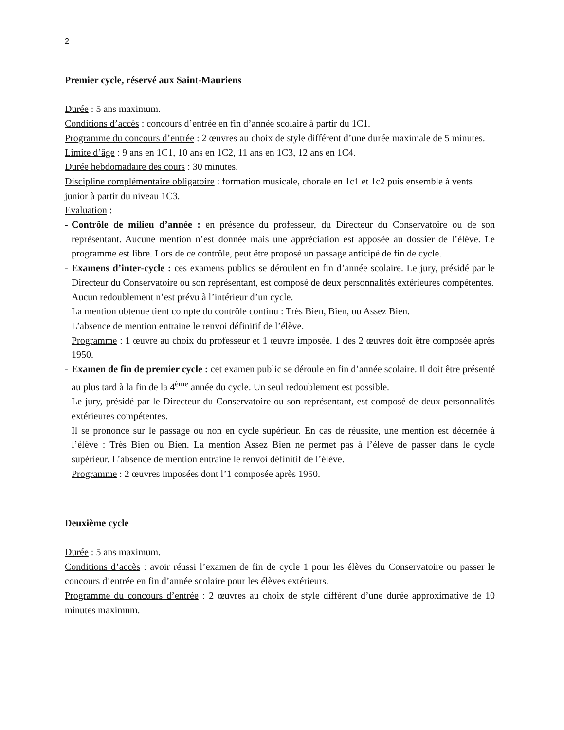2
Premier cycle, réservé aux Saint-Mauriens
Durée : 5 ans maximum.
Conditions d’accès : concours d’entrée en fin d’année scolaire à partir du 1C1.
Programme du concours d’entrée : 2 œuvres au choix de style différent d’une durée maximale de 5 minutes.
Limite d’âge : 9 ans en 1C1, 10 ans en 1C2, 11 ans en 1C3, 12 ans en 1C4.
Durée hebdomadaire des cours : 30 minutes.
Discipline complémentaire obligatoire : formation musicale, chorale en 1c1 et 1c2 puis ensemble à vents junior à partir du niveau 1C3.
Evaluation :
- Contrôle de milieu d’année : en présence du professeur, du Directeur du Conservatoire ou de son représentant. Aucune mention n’est donnée mais une appréciation est apposée au dossier de l’élève. Le programme est libre. Lors de ce contrôle, peut être proposé un passage anticipé de fin de cycle.
- Examens d’inter-cycle : ces examens publics se déroulent en fin d’année scolaire. Le jury, présidé par le Directeur du Conservatoire ou son représentant, est composé de deux personnalités extérieures compétentes.
Aucun redoublement n’est prévu à l’intérieur d’un cycle.
La mention obtenue tient compte du contrôle continu : Très Bien, Bien, ou Assez Bien.
L’absence de mention entraine le renvoi définitif de l’élève.
Programme : 1 œuvre au choix du professeur et 1 œuvre imposée. 1 des 2 œuvres doit être composée après 1950.
- Examen de fin de premier cycle : cet examen public se déroule en fin d’année scolaire. Il doit être présenté au plus tard à la fin de la 4<sup>ème</sup> année du cycle. Un seul redoublement est possible.
Le jury, présidé par le Directeur du Conservatoire ou son représentant, est composé de deux personnalités extérieures compétentes.
Il se prononce sur le passage ou non en cycle supérieur. En cas de réussite, une mention est décernée à l’élève : Très Bien ou Bien. La mention Assez Bien ne permet pas à l’élève de passer dans le cycle supérieur. L’absence de mention entraine le renvoi définitif de l’élève.
Programme : 2 œuvres imposées dont l’1 composée après 1950.
Deuxième cycle
Durée : 5 ans maximum.
Conditions d’accès : avoir réussi l’examen de fin de cycle 1 pour les élèves du Conservatoire ou passer le concours d’entrée en fin d’année scolaire pour les élèves extérieurs.
Programme du concours d’entrée : 2 œuvres au choix de style différent d’une durée approximative de 10 minutes maximum.